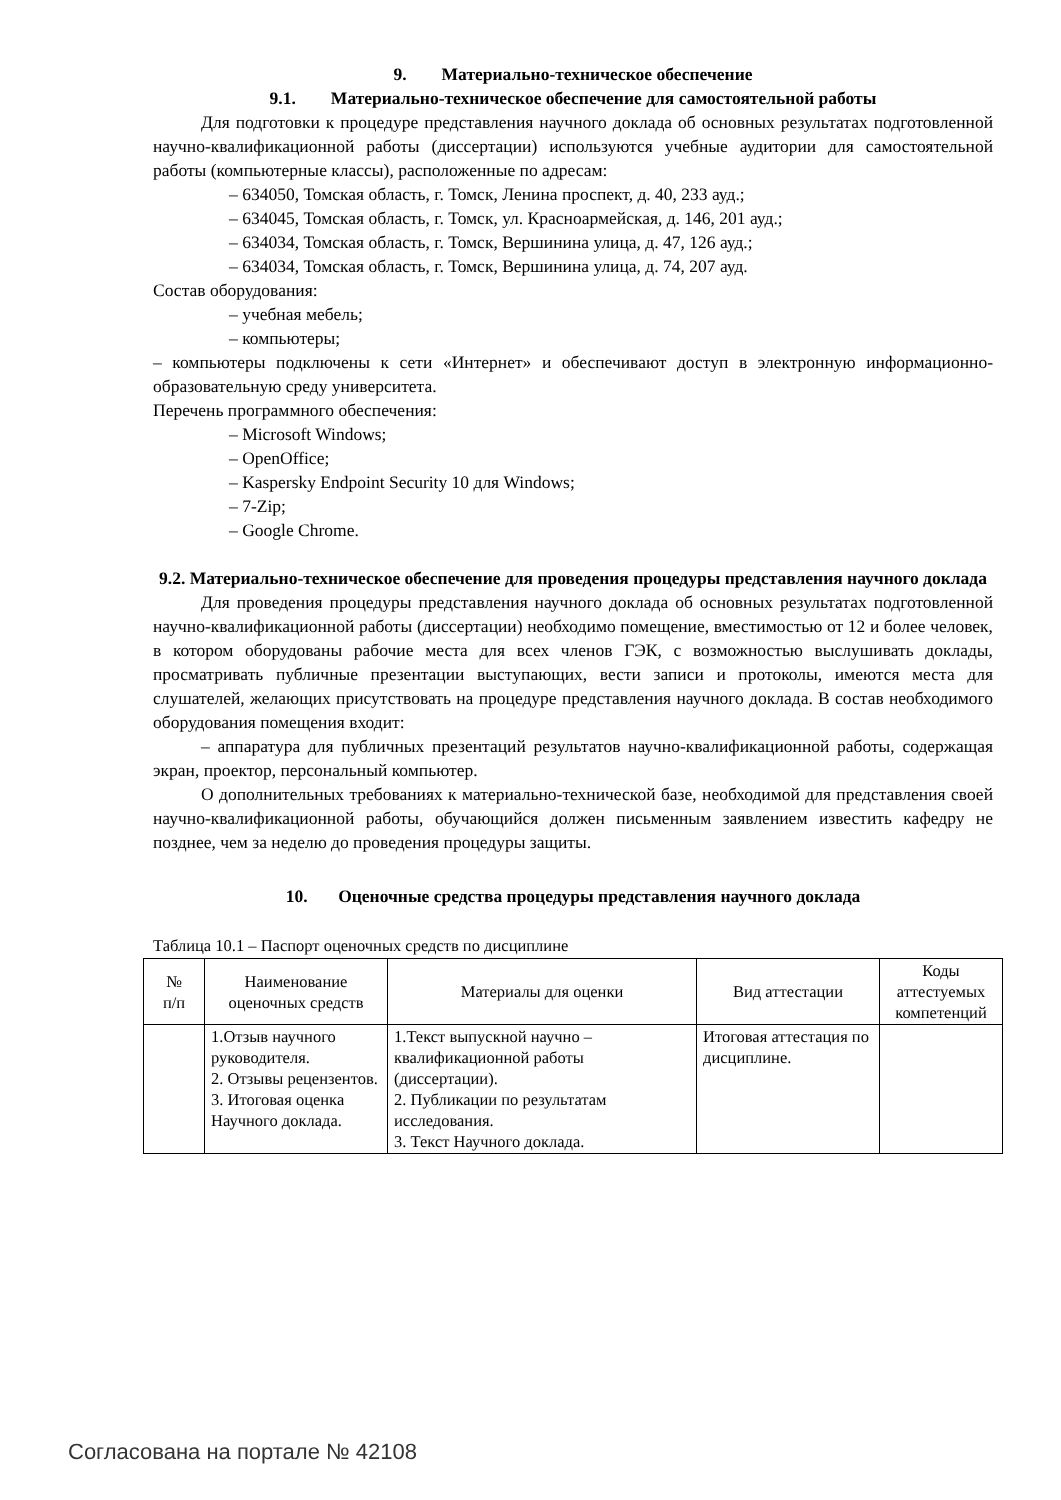9. Материально-техническое обеспечение
9.1. Материально-техническое обеспечение для самостоятельной работы
Для подготовки к процедуре представления научного доклада об основных результатах подготовленной научно-квалификационной работы (диссертации) используются учебные аудитории для самостоятельной работы (компьютерные классы), расположенные по адресам:
– 634050, Томская область, г. Томск, Ленина проспект, д. 40, 233 ауд.;
– 634045, Томская область, г. Томск, ул. Красноармейская, д. 146, 201 ауд.;
– 634034, Томская область, г. Томск, Вершинина улица, д. 47, 126 ауд.;
– 634034, Томская область, г. Томск, Вершинина улица, д. 74, 207 ауд.
Состав оборудования:
– учебная мебель;
– компьютеры;
– компьютеры подключены к сети «Интернет» и обеспечивают доступ в электронную информационно-образовательную среду университета.
Перечень программного обеспечения:
– Microsoft Windows;
– OpenOffice;
– Kaspersky Endpoint Security 10 для Windows;
– 7-Zip;
– Google Chrome.
9.2. Материально-техническое обеспечение для проведения процедуры представления научного доклада
Для проведения процедуры представления научного доклада об основных результатах подготовленной научно-квалификационной работы (диссертации) необходимо помещение, вместимостью от 12 и более человек, в котором оборудованы рабочие места для всех членов ГЭК, с возможностью выслушивать доклады, просматривать публичные презентации выступающих, вести записи и протоколы, имеются места для слушателей, желающих присутствовать на процедуре представления научного доклада. В состав необходимого оборудования помещения входит:
– аппаратура для публичных презентаций результатов научно-квалификационной работы, содержащая экран, проектор, персональный компьютер.
О дополнительных требованиях к материально-технической базе, необходимой для представления своей научно-квалификационной работы, обучающийся должен письменным заявлением известить кафедру не позднее, чем за неделю до проведения процедуры защиты.
10. Оценочные средства процедуры представления научного доклада
Таблица 10.1 – Паспорт оценочных средств по дисциплине
| № п/п | Наименование оценочных средств | Материалы для оценки | Вид аттестации | Коды аттестуемых компетенций |
| --- | --- | --- | --- | --- |
| | 1.Отзыв научного руководителя. 2. Отзывы рецензентов. 3. Итоговая оценка Научного доклада. | 1.Текст выпускной научно – квалификационной работы (диссертации). 2. Публикации по результатам исследования. 3. Текст Научного доклада. | Итоговая аттестация по дисциплине. | |
Согласована на портале № 42108